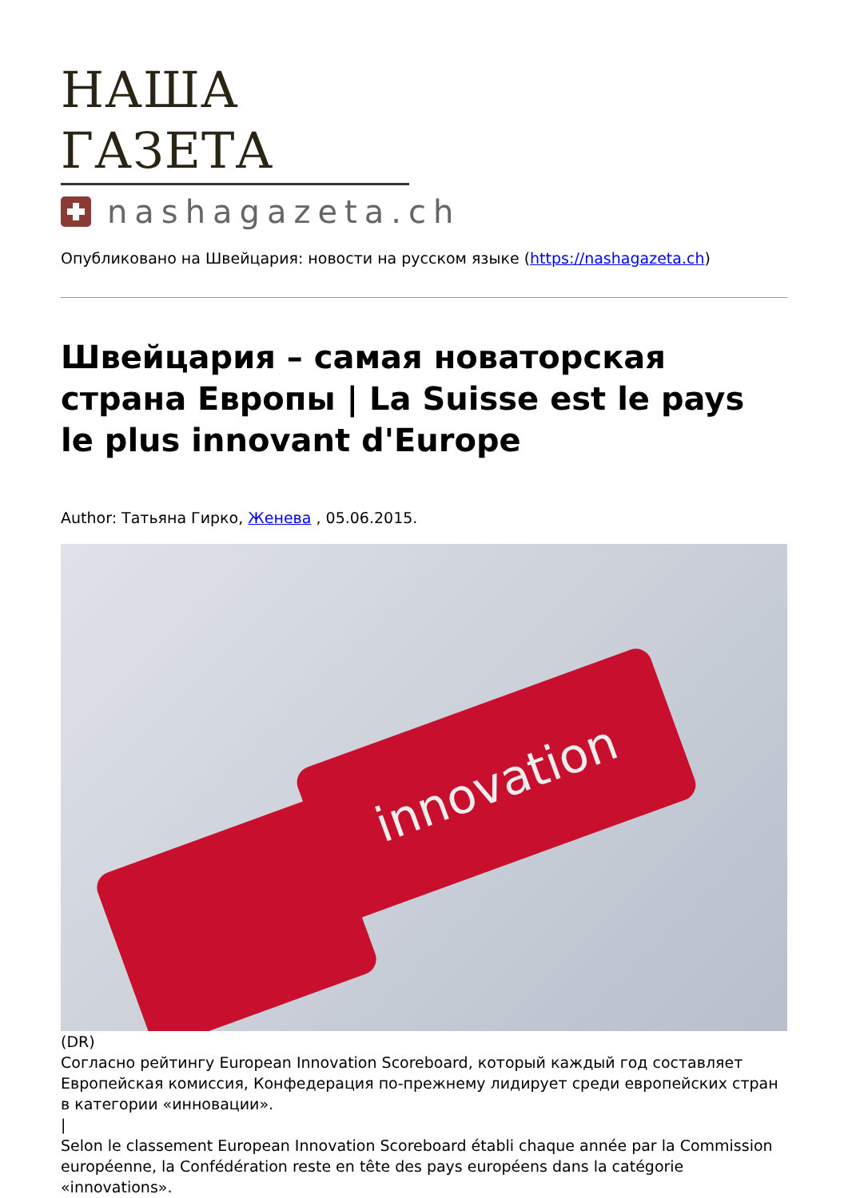НАША ГАЗЕТА
nashagazeta.ch
Опубликовано на Швейцария: новости на русском языке (https://nashagazeta.ch)
Швейцария – самая новаторская страна Европы | La Suisse est le pays le plus innovant d'Europe
Author: Татьяна Гирко, Женева , 05.06.2015.
innovation
(DR)
Согласно рейтингу European Innovation Scoreboard, который каждый год составляет Европейская комиссия, Конфедерация по-прежнему лидирует среди европейских стран в категории «инновации».
|
Selon le classement European Innovation Scoreboard établi chaque année par la Commission européenne, la Confédération reste en tête des pays européens dans la catégorie «innovations».